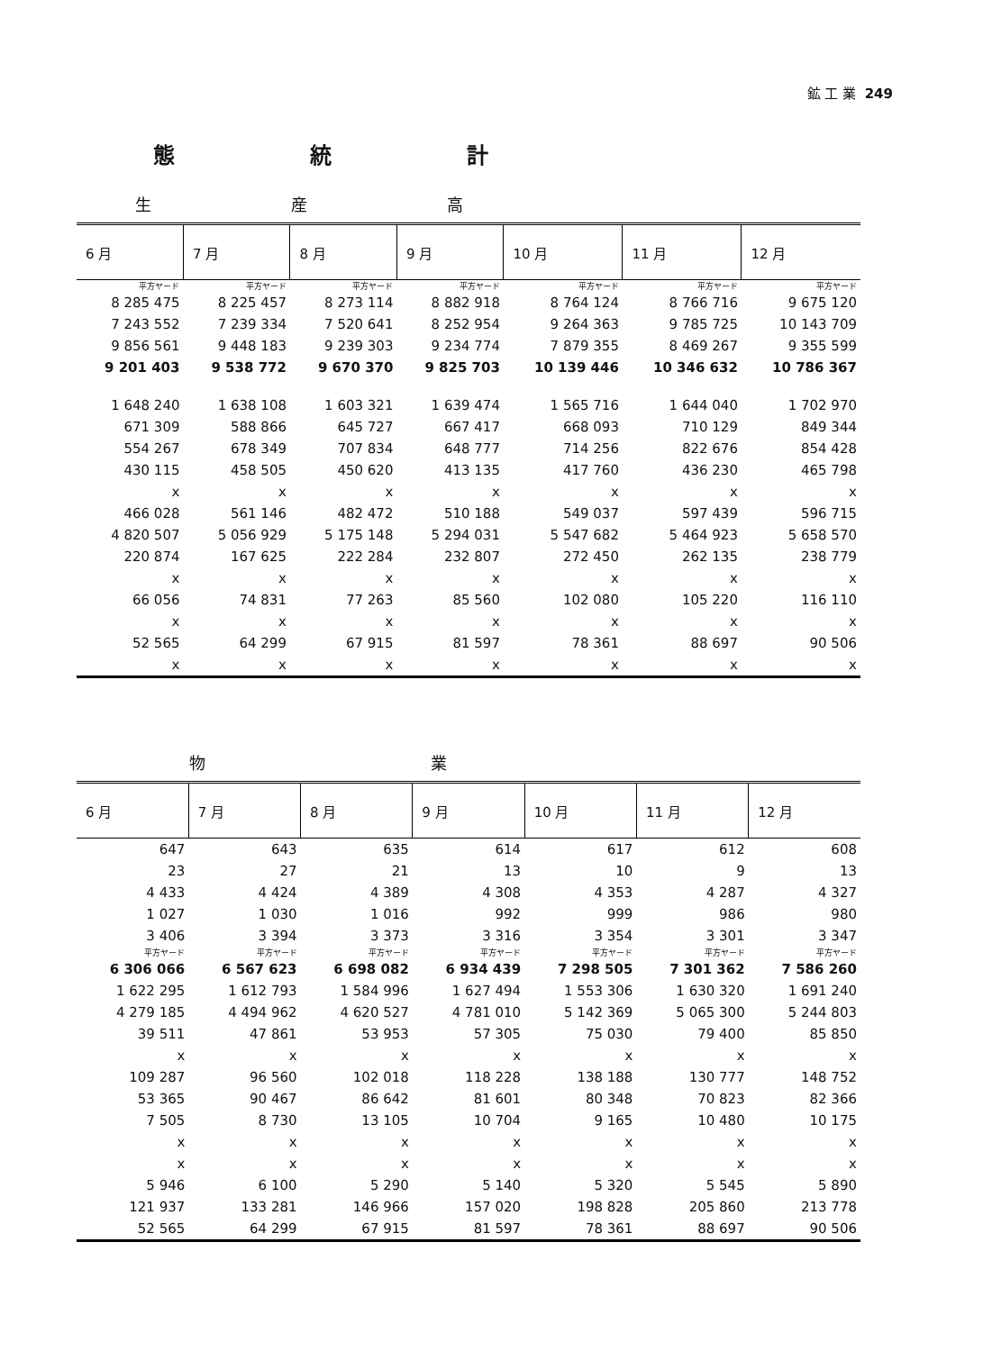鉱 工 業 249
態統計
生産高
| 6 月 | 7 月 | 8 月 | 9 月 | 10 月 | 11 月 | 12 月 |
| --- | --- | --- | --- | --- | --- | --- |
| 平方ヤード | 平方ヤード | 平方ヤード | 平方ヤード | 平方ヤード | 平方ヤード | 平方ヤード |
| 8 285 475 | 8 225 457 | 8 273 114 | 8 882 918 | 8 764 124 | 8 766 716 | 9 675 120 |
| 7 243 552 | 7 239 334 | 7 520 641 | 8 252 954 | 9 264 363 | 9 785 725 | 10 143 709 |
| 9 856 561 | 9 448 183 | 9 239 303 | 9 234 774 | 7 879 355 | 8 469 267 | 9 355 599 |
| 9 201 403 | 9 538 772 | 9 670 370 | 9 825 703 | 10 139 446 | 10 346 632 | 10 786 367 |
| 1 648 240 | 1 638 108 | 1 603 321 | 1 639 474 | 1 565 716 | 1 644 040 | 1 702 970 |
| 671 309 | 588 866 | 645 727 | 667 417 | 668 093 | 710 129 | 849 344 |
| 554 267 | 678 349 | 707 834 | 648 777 | 714 256 | 822 676 | 854 428 |
| 430 115 | 458 505 | 450 620 | 413 135 | 417 760 | 436 230 | 465 798 |
| x | x | x | x | x | x | x |
| 466 028 | 561 146 | 482 472 | 510 188 | 549 037 | 597 439 | 596 715 |
| 4 820 507 | 5 056 929 | 5 175 148 | 5 294 031 | 5 547 682 | 5 464 923 | 5 658 570 |
| 220 874 | 167 625 | 222 284 | 232 807 | 272 450 | 262 135 | 238 779 |
| x | x | x | x | x | x | x |
| 66 056 | 74 831 | 77 263 | 85 560 | 102 080 | 105 220 | 116 110 |
| x | x | x | x | x | x | x |
| 52 565 | 64 299 | 67 915 | 81 597 | 78 361 | 88 697 | 90 506 |
| x | x | x | x | x | x | x |
物業
| 6 月 | 7 月 | 8 月 | 9 月 | 10 月 | 11 月 | 12 月 |
| --- | --- | --- | --- | --- | --- | --- |
| 647 | 643 | 635 | 614 | 617 | 612 | 608 |
| 23 | 27 | 21 | 13 | 10 | 9 | 13 |
| 4 433 | 4 424 | 4 389 | 4 308 | 4 353 | 4 287 | 4 327 |
| 1 027 | 1 030 | 1 016 | 992 | 999 | 986 | 980 |
| 3 406 | 3 394 | 3 373 | 3 316 | 3 354 | 3 301 | 3 347 |
| 平方ヤード | 平方ヤード | 平方ヤード | 平方ヤード | 平方ヤード | 平方ヤード | 平方ヤード |
| 6 306 066 | 6 567 623 | 6 698 082 | 6 934 439 | 7 298 505 | 7 301 362 | 7 586 260 |
| 1 622 295 | 1 612 793 | 1 584 996 | 1 627 494 | 1 553 306 | 1 630 320 | 1 691 240 |
| 4 279 185 | 4 494 962 | 4 620 527 | 4 781 010 | 5 142 369 | 5 065 300 | 5 244 803 |
| 39 511 | 47 861 | 53 953 | 57 305 | 75 030 | 79 400 | 85 850 |
| x | x | x | x | x | x | x |
| 109 287 | 96 560 | 102 018 | 118 228 | 138 188 | 130 777 | 148 752 |
| 53 365 | 90 467 | 86 642 | 81 601 | 80 348 | 70 823 | 82 366 |
| 7 505 | 8 730 | 13 105 | 10 704 | 9 165 | 10 480 | 10 175 |
| x | x | x | x | x | x | x |
| x | x | x | x | x | x | x |
| 5 946 | 6 100 | 5 290 | 5 140 | 5 320 | 5 545 | 5 890 |
| 121 937 | 133 281 | 146 966 | 157 020 | 198 828 | 205 860 | 213 778 |
| 52 565 | 64 299 | 67 915 | 81 597 | 78 361 | 88 697 | 90 506 |